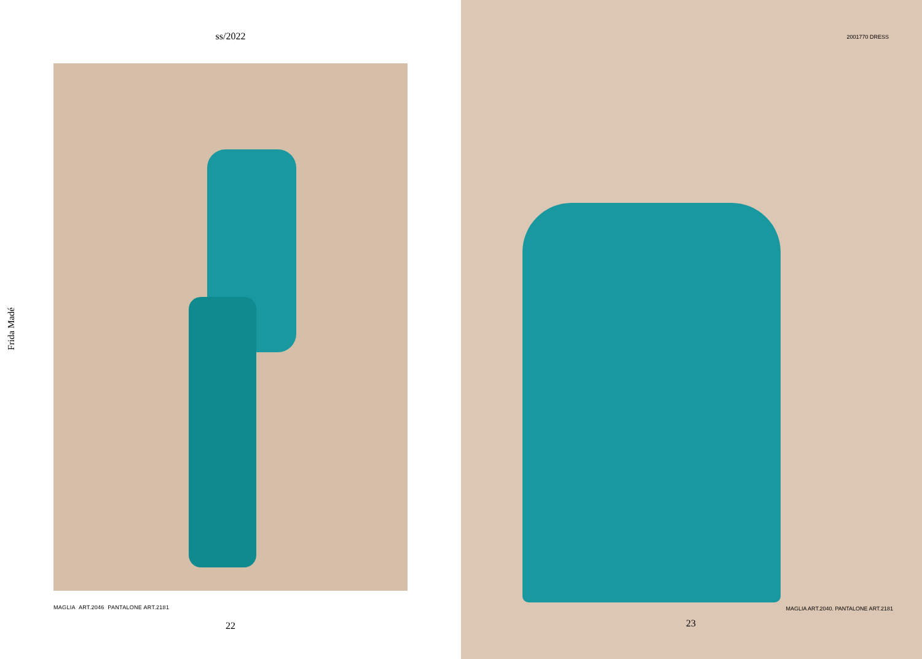Frida Madé
ss/2022
MAGLIA ART.2046 PANTALONE ART.2181
22
2001770 DRESS
MAGLIA ART.2040. PANTALONE ART.2181
23